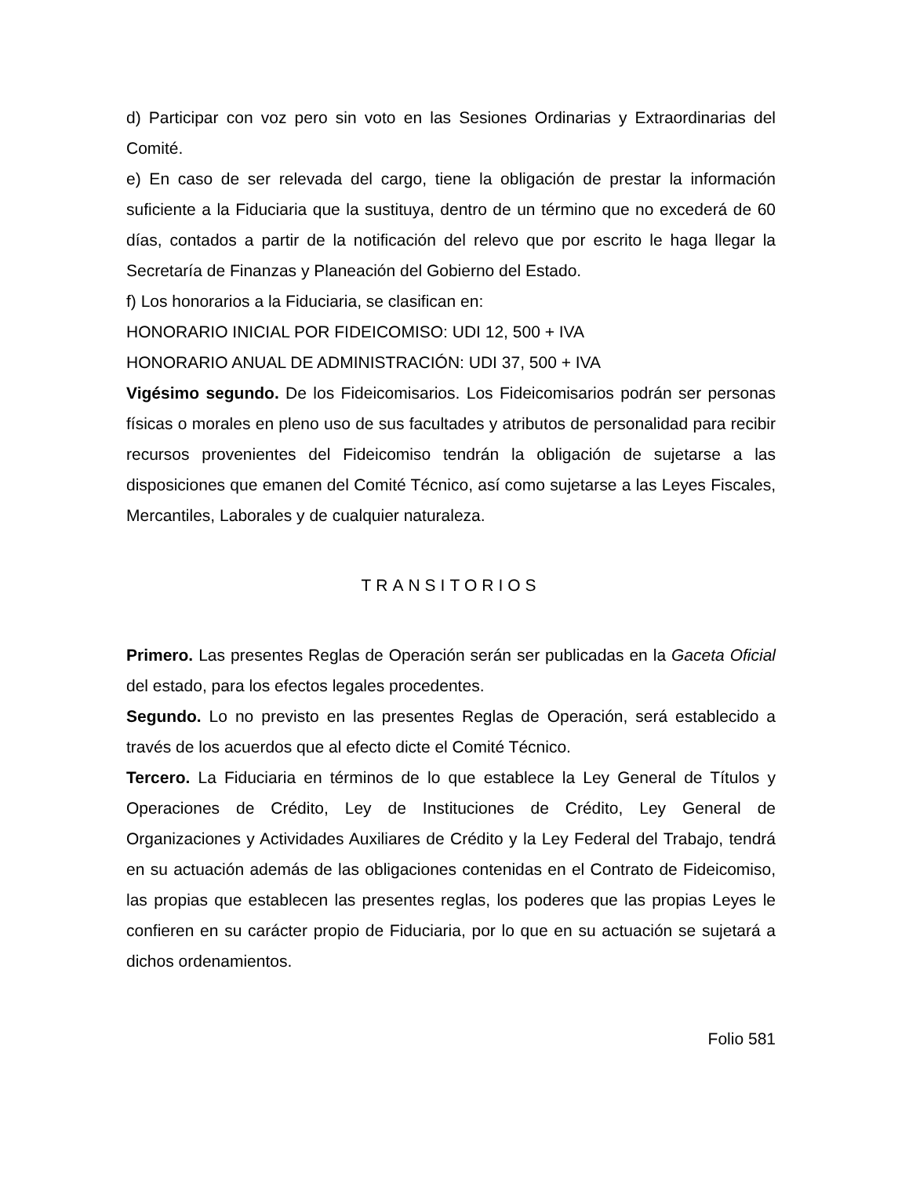d) Participar con voz pero sin voto en las Sesiones Ordinarias y Extraordinarias del Comité.
e) En caso de ser relevada del cargo, tiene la obligación de prestar la información suficiente a la Fiduciaria que la sustituya, dentro de un término que no excederá de 60 días, contados a partir de la notificación del relevo que por escrito le haga llegar la Secretaría de Finanzas y Planeación del Gobierno del Estado.
f) Los honorarios a la Fiduciaria, se clasifican en:
HONORARIO INICIAL POR FIDEICOMISO: UDI 12, 500 + IVA
HONORARIO ANUAL DE ADMINISTRACIÓN: UDI 37, 500 + IVA
Vigésimo segundo. De los Fideicomisarios. Los Fideicomisarios podrán ser personas físicas o morales en pleno uso de sus facultades y atributos de personalidad para recibir recursos provenientes del Fideicomiso tendrán la obligación de sujetarse a las disposiciones que emanen del Comité Técnico, así como sujetarse a las Leyes Fiscales, Mercantiles, Laborales y de cualquier naturaleza.
TRANSITORIOS
Primero. Las presentes Reglas de Operación serán ser publicadas en la Gaceta Oficial del estado, para los efectos legales procedentes.
Segundo. Lo no previsto en las presentes Reglas de Operación, será establecido a través de los acuerdos que al efecto dicte el Comité Técnico.
Tercero. La Fiduciaria en términos de lo que establece la Ley General de Títulos y Operaciones de Crédito, Ley de Instituciones de Crédito, Ley General de Organizaciones y Actividades Auxiliares de Crédito y la Ley Federal del Trabajo, tendrá en su actuación además de las obligaciones contenidas en el Contrato de Fideicomiso, las propias que establecen las presentes reglas, los poderes que las propias Leyes le confieren en su carácter propio de Fiduciaria, por lo que en su actuación se sujetará a dichos ordenamientos.
Folio 581